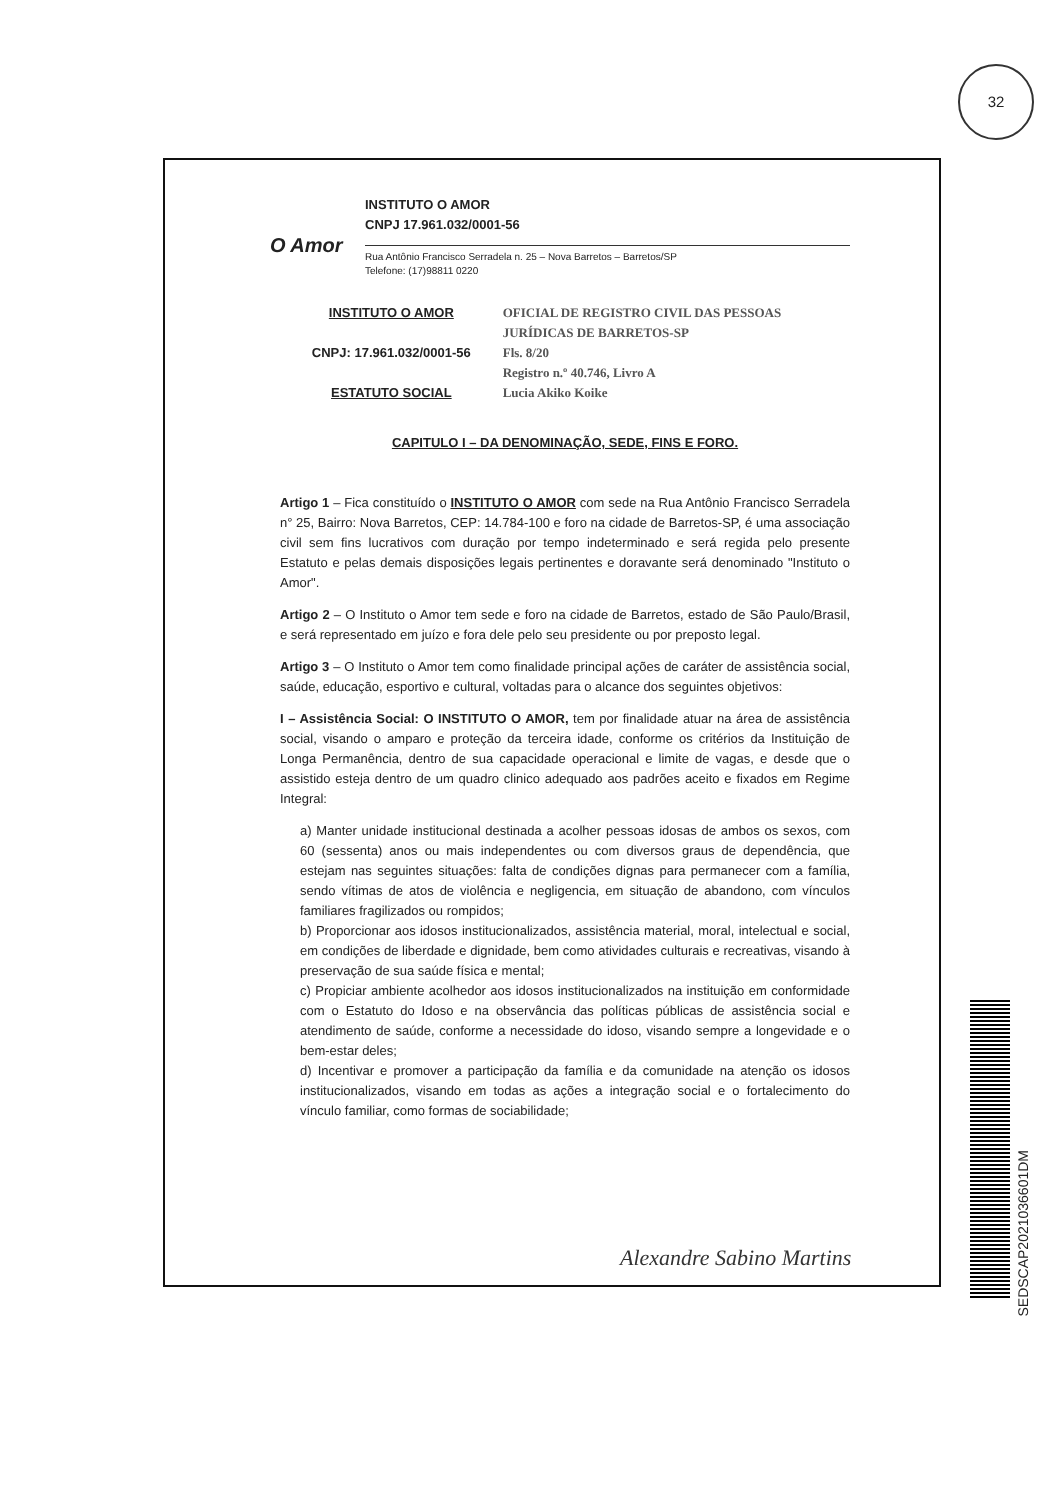32
O Amor
INSTITUTO O AMOR
CNPJ 17.961.032/0001-56
Rua Antônio Francisco Serradela n. 25 – Nova Barretos – Barretos/SP
Telefone: (17)98811 0220
INSTITUTO O AMOR
CNPJ: 17.961.032/0001-56
ESTATUTO SOCIAL
OFICIAL DE REGISTRO CIVIL DAS PESSOAS JURÍDICAS DE BARRETOS-SP
Fls. 8/20
Registro n.º 40.746, Livro A
Lucia Akiko Koike
CAPITULO I – DA DENOMINAÇÃO, SEDE, FINS E FORO.
Artigo 1 – Fica constituído o INSTITUTO O AMOR com sede na Rua Antônio Francisco Serradela n° 25, Bairro: Nova Barretos, CEP: 14.784-100 e foro na cidade de Barretos-SP, é uma associação civil sem fins lucrativos com duração por tempo indeterminado e será regida pelo presente Estatuto e pelas demais disposições legais pertinentes e doravante será denominado "Instituto o Amor".
Artigo 2 – O Instituto o Amor tem sede e foro na cidade de Barretos, estado de São Paulo/Brasil, e será representado em juízo e fora dele pelo seu presidente ou por preposto legal.
Artigo 3 – O Instituto o Amor tem como finalidade principal ações de caráter de assistência social, saúde, educação, esportivo e cultural, voltadas para o alcance dos seguintes objetivos:
I – Assistência Social: O INSTITUTO O AMOR, tem por finalidade atuar na área de assistência social, visando o amparo e proteção da terceira idade, conforme os critérios da Instituição de Longa Permanência, dentro de sua capacidade operacional e limite de vagas, e desde que o assistido esteja dentro de um quadro clinico adequado aos padrões aceito e fixados em Regime Integral:
a) Manter unidade institucional destinada a acolher pessoas idosas de ambos os sexos, com 60 (sessenta) anos ou mais independentes ou com diversos graus de dependência, que estejam nas seguintes situações: falta de condições dignas para permanecer com a família, sendo vítimas de atos de violência e negligencia, em situação de abandono, com vínculos familiares fragilizados ou rompidos;
b) Proporcionar aos idosos institucionalizados, assistência material, moral, intelectual e social, em condições de liberdade e dignidade, bem como atividades culturais e recreativas, visando à preservação de sua saúde física e mental;
c) Propiciar ambiente acolhedor aos idosos institucionalizados na instituição em conformidade com o Estatuto do Idoso e na observância das políticas públicas de assistência social e atendimento de saúde, conforme a necessidade do idoso, visando sempre a longevidade e o bem-estar deles;
d) Incentivar e promover a participação da família e da comunidade na atenção os idosos institucionalizados, visando em todas as ações a integração social e o fortalecimento do vínculo familiar, como formas de sociabilidade;
Alexandre Sabino Martins
SEDSCAP2021036601DM